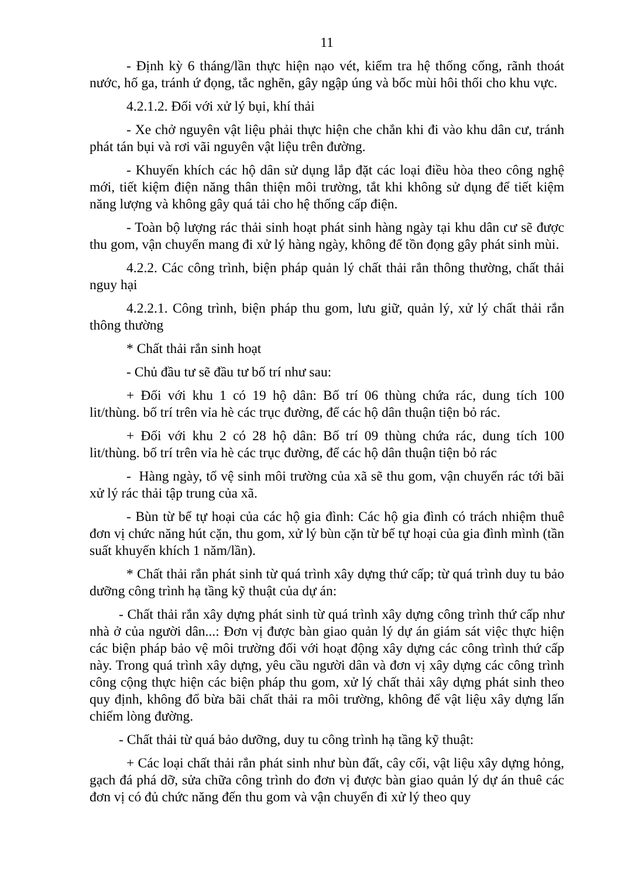11
- Định kỳ 6 tháng/lần thực hiện nạo vét, kiểm tra hệ thống cống, rãnh thoát nước, hố ga, tránh ứ đọng, tắc nghẽn, gây ngập úng và bốc mùi hôi thối cho khu vực.
4.2.1.2. Đối với xử lý bụi, khí thải
- Xe chở nguyên vật liệu phải thực hiện che chắn khi đi vào khu dân cư, tránh phát tán bụi và rơi vãi nguyên vật liệu trên đường.
- Khuyến khích các hộ dân sử dụng lắp đặt các loại điều hòa theo công nghệ mới, tiết kiệm điện năng thân thiện môi trường, tắt khi không sử dụng để tiết kiệm năng lượng và không gây quá tải cho hệ thống cấp điện.
- Toàn bộ lượng rác thải sinh hoạt phát sinh hàng ngày tại khu dân cư sẽ được thu gom, vận chuyển mang đi xử lý hàng ngày, không để tồn đọng gây phát sinh mùi.
4.2.2. Các công trình, biện pháp quản lý chất thải rắn thông thường, chất thải nguy hại
4.2.2.1. Công trình, biện pháp thu gom, lưu giữ, quản lý, xử lý chất thải rắn thông thường
* Chất thải rắn sinh hoạt
- Chủ đầu tư sẽ đầu tư bố trí như sau:
+ Đối với khu 1 có 19 hộ dân: Bố trí 06 thùng chứa rác, dung tích 100 lit/thùng. bố trí trên vỉa hè các trục đường, để các hộ dân thuận tiện bỏ rác.
+ Đối với khu 2 có 28 hộ dân: Bố trí 09 thùng chứa rác, dung tích 100 lit/thùng. bố trí trên vỉa hè các trục đường, để các hộ dân thuận tiện bỏ rác
- Hàng ngày, tổ vệ sinh môi trường của xã sẽ thu gom, vận chuyển rác tới bãi xử lý rác thải tập trung của xã.
- Bùn từ bể tự hoại của các hộ gia đình: Các hộ gia đình có trách nhiệm thuê đơn vị chức năng hút cặn, thu gom, xử lý bùn cặn từ bể tự hoại của gia đình mình (tần suất khuyến khích 1 năm/lần).
* Chất thải rắn phát sinh từ quá trình xây dựng thứ cấp; từ quá trình duy tu bảo dưỡng công trình hạ tầng kỹ thuật của dự án:
- Chất thải rắn xây dựng phát sinh từ quá trình xây dựng công trình thứ cấp như nhà ở của người dân...: Đơn vị được bàn giao quản lý dự án giám sát việc thực hiện các biện pháp bảo vệ môi trường đối với hoạt động xây dựng các công trình thứ cấp này. Trong quá trình xây dựng, yêu cầu người dân và đơn vị xây dựng các công trình công cộng thực hiện các biện pháp thu gom, xử lý chất thải xây dựng phát sinh theo quy định, không đổ bừa bãi chất thải ra môi trường, không để vật liệu xây dựng lấn chiếm lòng đường.
- Chất thải từ quá bảo dưỡng, duy tu công trình hạ tầng kỹ thuật:
+ Các loại chất thải rắn phát sinh như bùn đất, cây cối, vật liệu xây dựng hỏng, gạch đá phá dỡ, sửa chữa công trình do đơn vị được bàn giao quản lý dự án thuê các đơn vị có đủ chức năng đến thu gom và vận chuyển đi xử lý theo quy